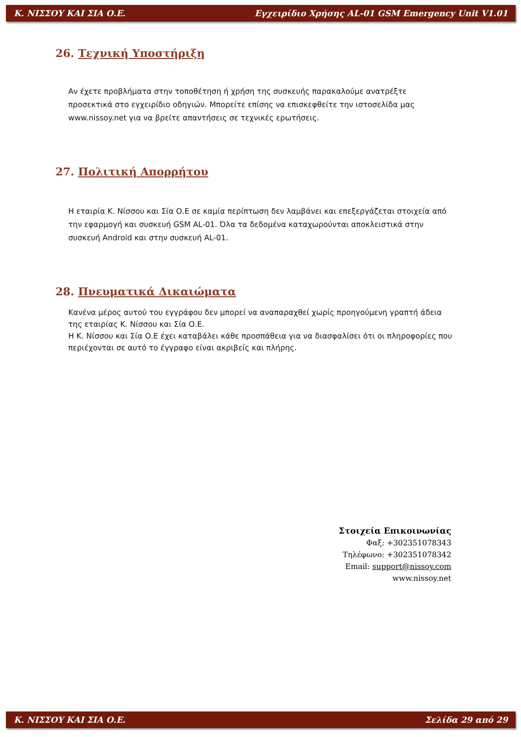Κ. ΝΙΣΣΟΥ ΚΑΙ ΣΙΑ Ο.Ε. Εγχειρίδιο Χρήσης AL-01 GSM Emergency Unit V1.01
26. Τεχνική Υποστήριξη
Αν έχετε προβλήματα στην τοποθέτηση ή χρήση της συσκευής παρακαλούμε ανατρέξτε προσεκτικά στο εγχειρίδιο οδηγιών. Μπορείτε επίσης να επισκεφθείτε την ιστοσελίδα μας www.nissoy.net για να βρείτε απαντήσεις σε τεχνικές ερωτήσεις.
27. Πολιτική Απορρήτου
Η εταιρία Κ. Νίσσου και Σία Ο.Ε σε καμία περίπτωση δεν λαμβάνει και επεξεργάζεται στοιχεία από την εφαρμογή και συσκευή GSM AL-01. Όλα τα δεδομένα καταχωρούνται αποκλειστικά στην συσκευή Android και στην συσκευή AL-01.
28. Πνευματικά Δικαιώματα
Κανένα μέρος αυτού του εγγράφου δεν μπορεί να αναπαραχθεί χωρίς προηγούμενη γραπτή άδεια της εταιρίας Κ. Νίσσου και Σία Ο.Ε.
Η Κ. Νίσσου και Σία Ο.Ε έχει καταβάλει κάθε προσπάθεια για να διασφαλίσει ότι οι πληροφορίες που περιέχονται σε αυτό το έγγραφο είναι ακριβείς και πλήρης.
Στοιχεία Επικοινωνίας
Φαξ: +302351078343
Τηλέφωνο: +302351078342
Email: support@nissoy.com
www.nissoy.net
Κ. ΝΙΣΣΟΥ ΚΑΙ ΣΙΑ Ο.Ε. Σελίδα 29 από 29